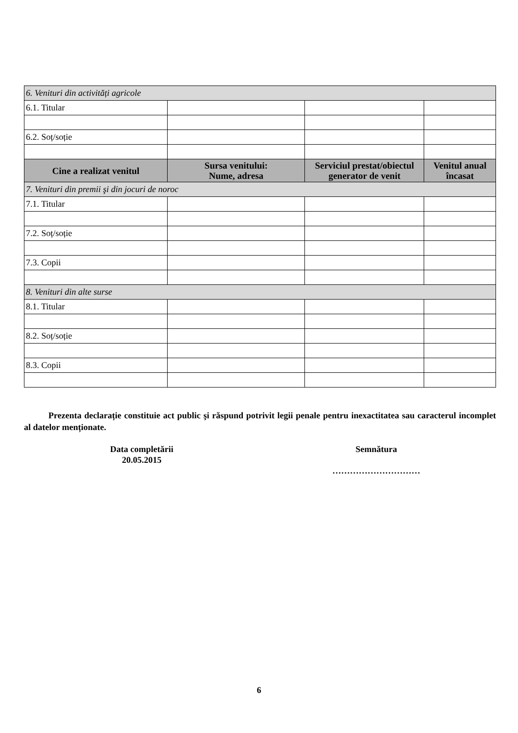| 6. Venituri din activități agricole | | | |
| 6.1. Titular | | | |
| 6.2. Soț/soție | | | |
| Cine a realizat venitul | Sursa venitului: Nume, adresa | Serviciul prestat/obiectul generator de venit | Venitul anual încasat |
| 7. Venituri din premii şi din jocuri de noroc | | | |
| 7.1. Titular | | | |
| 7.2. Soț/soție | | | |
| 7.3. Copii | | | |
| 8. Venituri din alte surse | | | |
| 8.1. Titular | | | |
| 8.2. Soț/soție | | | |
| 8.3. Copii | | | |
Prezenta declarație constituie act public şi răspund potrivit legii penale pentru inexactitatea sau caracterul incomplet al datelor menționate.
Data completării
20.05.2015
Semnătura
…………………………
6